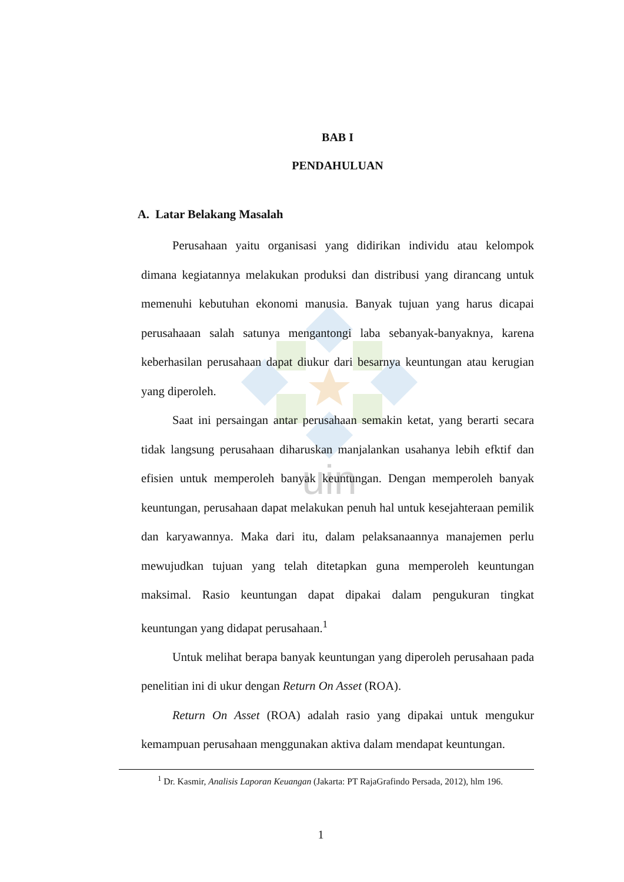uin
BAB I
PENDAHULUAN
A. Latar Belakang Masalah
Perusahaan yaitu organisasi yang didirikan individu atau kelompok dimana kegiatannya melakukan produksi dan distribusi yang dirancang untuk memenuhi kebutuhan ekonomi manusia. Banyak tujuan yang harus dicapai perusahaaan salah satunya mengantongi laba sebanyak-banyaknya, karena keberhasilan perusahaan dapat diukur dari besarnya keuntungan atau kerugian yang diperoleh.
Saat ini persaingan antar perusahaan semakin ketat, yang berarti secara tidak langsung perusahaan diharuskan manjalankan usahanya lebih efktif dan efisien untuk memperoleh banyak keuntungan. Dengan memperoleh banyak keuntungan, perusahaan dapat melakukan penuh hal untuk kesejahteraan pemilik dan karyawannya. Maka dari itu, dalam pelaksanaannya manajemen perlu mewujudkan tujuan yang telah ditetapkan guna memperoleh keuntungan maksimal. Rasio keuntungan dapat dipakai dalam pengukuran tingkat keuntungan yang didapat perusahaan.<sup>1</sup>
Untuk melihat berapa banyak keuntungan yang diperoleh perusahaan pada penelitian ini di ukur dengan Return On Asset (ROA).
Return On Asset (ROA) adalah rasio yang dipakai untuk mengukur kemampuan perusahaan menggunakan aktiva dalam mendapat keuntungan.
<sup>1</sup> Dr. Kasmir, Analisis Laporan Keuangan (Jakarta: PT RajaGrafindo Persada, 2012), hlm 196.
1